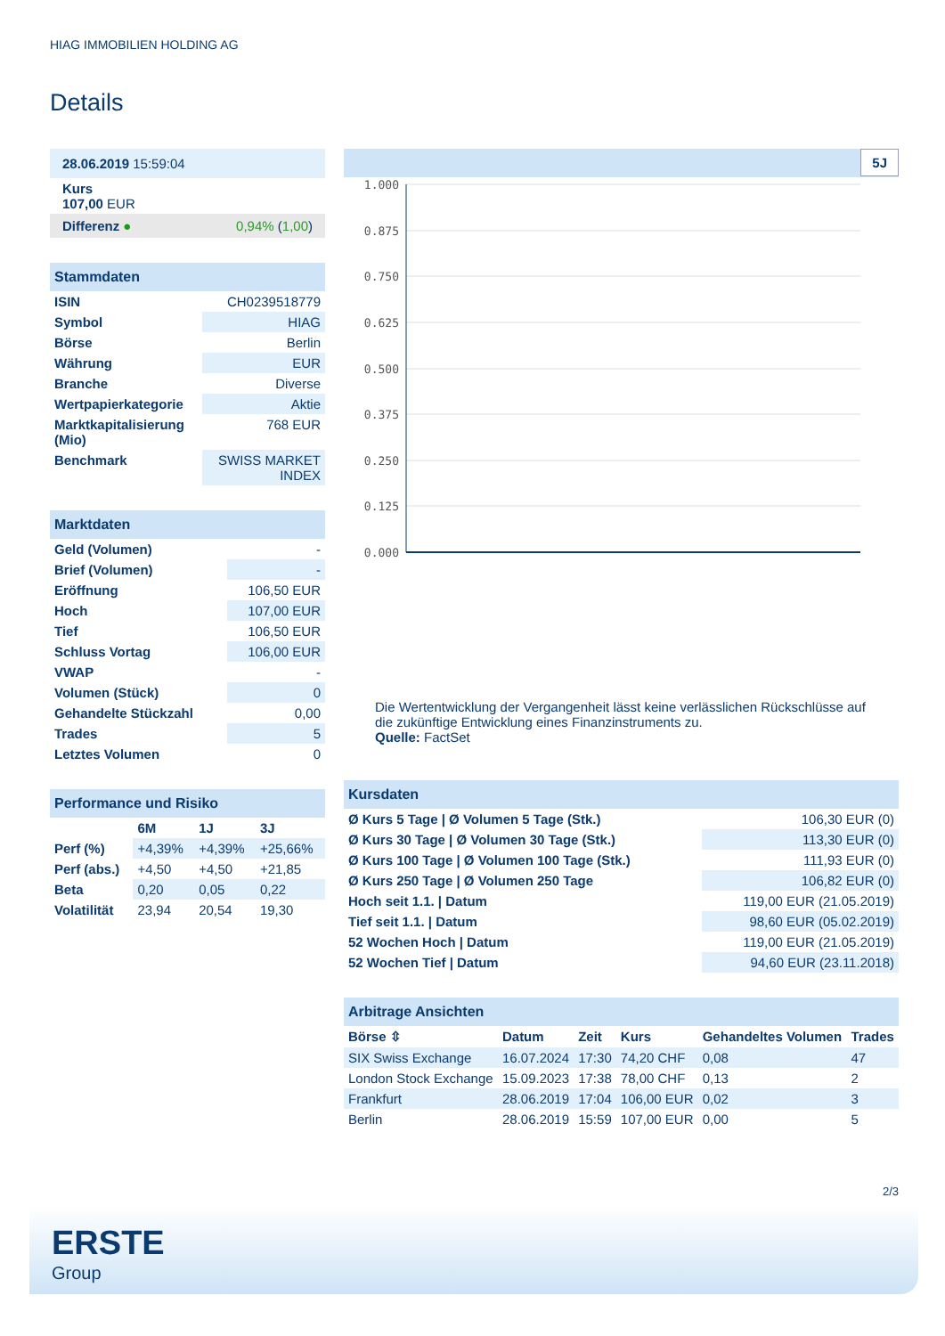HIAG IMMOBILIEN HOLDING AG
Details
| 28.06.2019 15:59:04 |
| Kurs 107,00 EUR |
| Differenz ● 0,94% ( 1,00 ) |
| Stammdaten | |
| ISIN | CH0239518779 |
| Symbol | HIAG |
| Börse | Berlin |
| Währung | EUR |
| Branche | Diverse |
| Wertpapierkategorie | Aktie |
| Marktkapitalisierung (Mio) | 768 EUR |
| Benchmark | SWISS MARKET INDEX |
| Marktdaten | |
| Geld (Volumen) | - |
| Brief (Volumen) | - |
| Eröffnung | 106,50 EUR |
| Hoch | 107,00 EUR |
| Tief | 106,50 EUR |
| Schluss Vortag | 106,00 EUR |
| VWAP | - |
| Volumen (Stück) | 0 |
| Gehandelte Stückzahl | 0,00 |
| Trades | 5 |
| Letztes Volumen | 0 |
| Performance und Risiko | | | |
| | 6M | 1J | 3J |
| Perf (%) | +4,39% | +4,39% | +25,66% |
| Perf (abs.) | +4,50 | +4,50 | +21,85 |
| Beta | 0,20 | 0,05 | 0,22 |
| Volatilität | 23,94 | 20,54 | 19,30 |
5J
1.000
0.875
0.750
0.625
0.500
0.375
0.250
0.125
0.000
Die Wertentwicklung der Vergangenheit lässt keine verlässlichen Rückschlüsse auf die zukünftige Entwicklung eines Finanzinstruments zu.
Quelle: FactSet
| Kursdaten | |
| Ø Kurs 5 Tage / Ø Volumen 5 Tage (Stk.) | 106,30 EUR (0) |
| Ø Kurs 30 Tage / Ø Volumen 30 Tage (Stk.) | 113,30 EUR (0) |
| Ø Kurs 100 Tage / Ø Volumen 100 Tage (Stk.) | 111,93 EUR (0) |
| Ø Kurs 250 Tage / Ø Volumen 250 Tage | 106,82 EUR (0) |
| Hoch seit 1.1. / Datum | 119,00 EUR (21.05.2019) |
| Tief seit 1.1. / Datum | 98,60 EUR (05.02.2019) |
| 52 Wochen Hoch / Datum | 119,00 EUR (21.05.2019) |
| 52 Wochen Tief / Datum | 94,60 EUR (23.11.2018) |
| Arbitrage Ansichten | | | | | |
| Börse ⇳ | Datum | Zeit | Kurs | Gehandeltes Volumen | Trades |
| SIX Swiss Exchange | 16.07.2024 | 17:30 | 74,20 CHF | 0,08 | 47 |
| London Stock Exchange | 15.09.2023 | 17:38 | 78,00 CHF | 0,13 | 2 |
| Frankfurt | 28.06.2019 | 17:04 | 106,00 EUR | 0,02 | 3 |
| Berlin | 28.06.2019 | 15:59 | 107,00 EUR | 0,00 | 5 |
2/3
ERSTE
Group